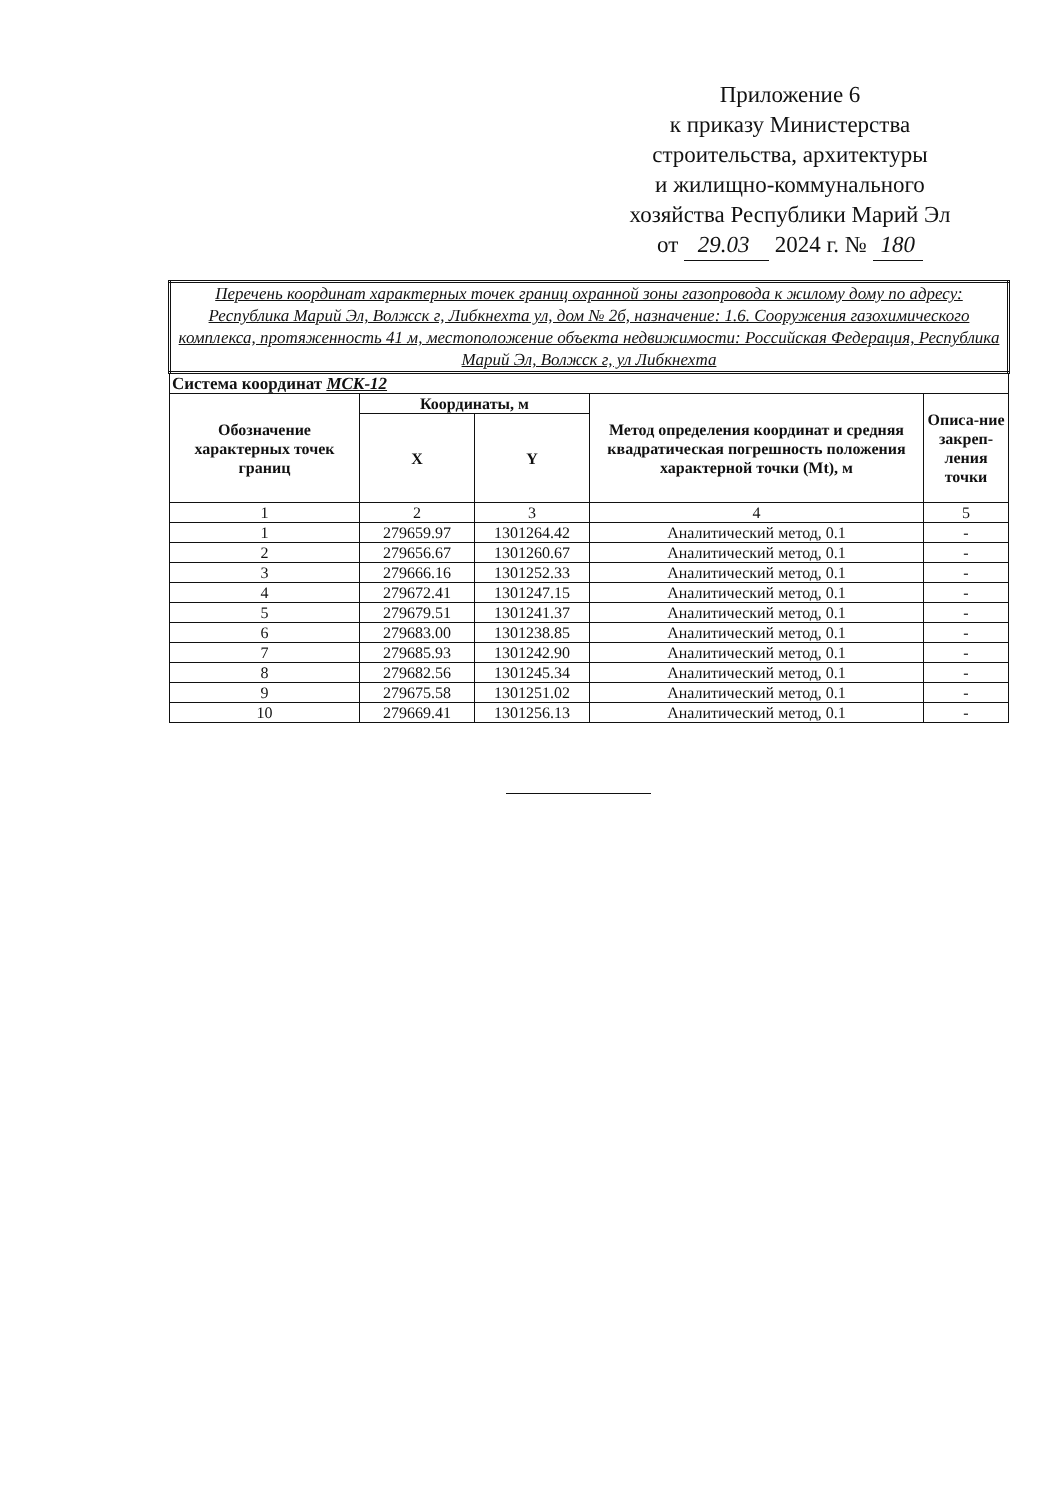Приложение 6
к приказу Министерства
строительства, архитектуры
и жилищно-коммунального
хозяйства Республики Марий Эл
от 29.03 2024 г. № 180
| Перечень координат характерных точек границ охранной зоны газопровода к жилому дому по адресу: Республика Марий Эл, Волжск г, Либкнехта ул, дом № 2б, назначение: 1.6. Сооружения газохимического комплекса, протяженность 41 м, местоположение объекта недвижимости: Российская Федерация, Республика Марий Эл, Волжск г, ул Либкнехта | | | | |
| Система координат МСК-12 | | | | |
| Обозначение характерных точек границ | Координаты, м | | Метод определения координат и средняя квадратическая погрешность положения характерной точки (Mt), м | Описа-ние закреп-ления точки |
| | X | Y | | |
| 1 | 2 | 3 | 4 | 5 |
| 1 | 279659.97 | 1301264.42 | Аналитический метод, 0.1 | - |
| 2 | 279656.67 | 1301260.67 | Аналитический метод, 0.1 | - |
| 3 | 279666.16 | 1301252.33 | Аналитический метод, 0.1 | - |
| 4 | 279672.41 | 1301247.15 | Аналитический метод, 0.1 | - |
| 5 | 279679.51 | 1301241.37 | Аналитический метод, 0.1 | - |
| 6 | 279683.00 | 1301238.85 | Аналитический метод, 0.1 | - |
| 7 | 279685.93 | 1301242.90 | Аналитический метод, 0.1 | - |
| 8 | 279682.56 | 1301245.34 | Аналитический метод, 0.1 | - |
| 9 | 279675.58 | 1301251.02 | Аналитический метод, 0.1 | - |
| 10 | 279669.41 | 1301256.13 | Аналитический метод, 0.1 | - |